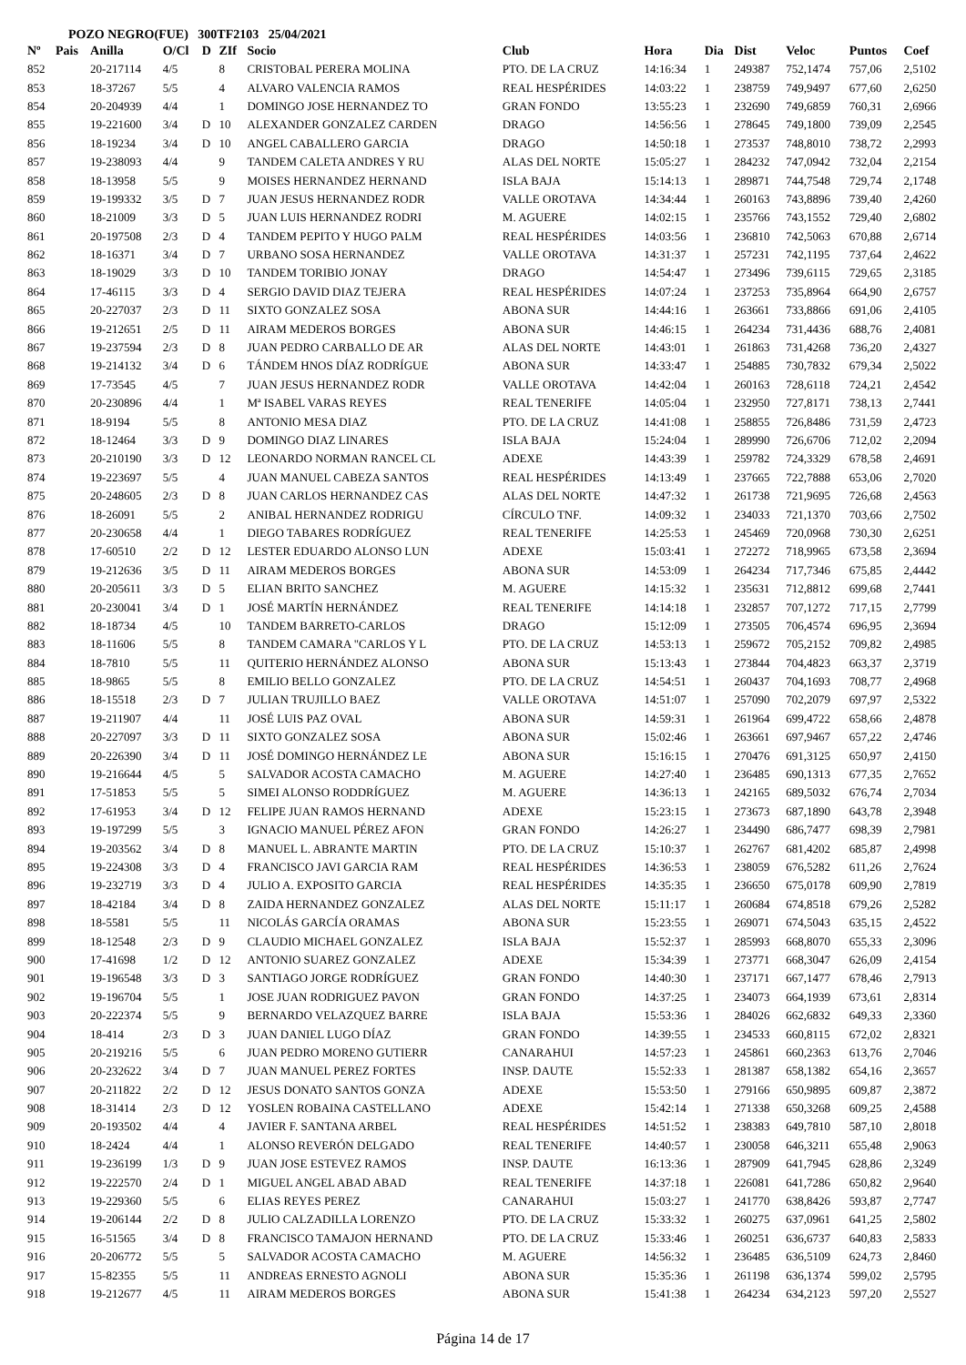POZO NEGRO(FUE) 300TF2103 25/04/2021
| Nº | Pais | Anilla | O/Cl | D | ZIf | Socio | Club | Hora | Dia | Dist | Veloc | Puntos | Coef |
| --- | --- | --- | --- | --- | --- | --- | --- | --- | --- | --- | --- | --- | --- |
| 852 | | 20-217114 | 4/5 | | 8 | CRISTOBAL PERERA MOLINA | PTO. DE LA CRUZ | 14:16:34 | 1 | 249387 | 752,1474 | 757,06 | 2,5102 |
| 853 | | 18-37267 | 5/5 | | 4 | ALVARO VALENCIA RAMOS | REAL HESPÉRIDES | 14:03:22 | 1 | 238759 | 749,9497 | 677,60 | 2,6250 |
| 854 | | 20-204939 | 4/4 | | 1 | DOMINGO JOSE HERNANDEZ TO | GRAN FONDO | 13:55:23 | 1 | 232690 | 749,6859 | 760,31 | 2,6966 |
| 855 | | 19-221600 | 3/4 | D | 10 | ALEXANDER GONZALEZ CARDEN | DRAGO | 14:56:56 | 1 | 278645 | 749,1800 | 739,09 | 2,2545 |
| 856 | | 18-19234 | 3/4 | D | 10 | ANGEL CABALLERO GARCIA | DRAGO | 14:50:18 | 1 | 273537 | 748,8010 | 738,72 | 2,2993 |
| 857 | | 19-238093 | 4/4 | | 9 | TANDEM CALETA ANDRES Y RU | ALAS DEL NORTE | 15:05:27 | 1 | 284232 | 747,0942 | 732,04 | 2,2154 |
| 858 | | 18-13958 | 5/5 | | 9 | MOISES HERNANDEZ HERNAND | ISLA BAJA | 15:14:13 | 1 | 289871 | 744,7548 | 729,74 | 2,1748 |
| 859 | | 19-199332 | 3/5 | D | 7 | JUAN JESUS HERNANDEZ RODR | VALLE OROTAVA | 14:34:44 | 1 | 260163 | 743,8896 | 739,40 | 2,4260 |
| 860 | | 18-21009 | 3/3 | D | 5 | JUAN LUIS HERNANDEZ RODRI | M. AGUERE | 14:02:15 | 1 | 235766 | 743,1552 | 729,40 | 2,6802 |
| 861 | | 20-197508 | 2/3 | D | 4 | TANDEM PEPITO Y HUGO PALM | REAL HESPÉRIDES | 14:03:56 | 1 | 236810 | 742,5063 | 670,88 | 2,6714 |
| 862 | | 18-16371 | 3/4 | D | 7 | URBANO SOSA HERNANDEZ | VALLE OROTAVA | 14:31:37 | 1 | 257231 | 742,1195 | 737,64 | 2,4622 |
| 863 | | 18-19029 | 3/3 | D | 10 | TANDEM TORIBIO JONAY | DRAGO | 14:54:47 | 1 | 273496 | 739,6115 | 729,65 | 2,3185 |
| 864 | | 17-46115 | 3/3 | D | 4 | SERGIO DAVID DIAZ TEJERA | REAL HESPÉRIDES | 14:07:24 | 1 | 237253 | 735,8964 | 664,90 | 2,6757 |
| 865 | | 20-227037 | 2/3 | D | 11 | SIXTO GONZALEZ SOSA | ABONA SUR | 14:44:16 | 1 | 263661 | 733,8866 | 691,06 | 2,4105 |
| 866 | | 19-212651 | 2/5 | D | 11 | AIRAM MEDEROS BORGES | ABONA SUR | 14:46:15 | 1 | 264234 | 731,4436 | 688,76 | 2,4081 |
| 867 | | 19-237594 | 2/3 | D | 8 | JUAN PEDRO CARBALLO DE AR | ALAS DEL NORTE | 14:43:01 | 1 | 261863 | 731,4268 | 736,20 | 2,4327 |
| 868 | | 19-214132 | 3/4 | D | 6 | TÁNDEM HNOS DÍAZ RODRÍGUE | ABONA SUR | 14:33:47 | 1 | 254885 | 730,7832 | 679,34 | 2,5022 |
| 869 | | 17-73545 | 4/5 | | 7 | JUAN JESUS HERNANDEZ RODR | VALLE OROTAVA | 14:42:04 | 1 | 260163 | 728,6118 | 724,21 | 2,4542 |
| 870 | | 20-230896 | 4/4 | | 1 | Mª ISABEL VARAS REYES | REAL TENERIFE | 14:05:04 | 1 | 232950 | 727,8171 | 738,13 | 2,7441 |
| 871 | | 18-9194 | 5/5 | | 8 | ANTONIO MESA DIAZ | PTO. DE LA CRUZ | 14:41:08 | 1 | 258855 | 726,8486 | 731,59 | 2,4723 |
| 872 | | 18-12464 | 3/3 | D | 9 | DOMINGO DIAZ LINARES | ISLA BAJA | 15:24:04 | 1 | 289990 | 726,6706 | 712,02 | 2,2094 |
| 873 | | 20-210190 | 3/3 | D | 12 | LEONARDO NORMAN RANCEL CL | ADEXE | 14:43:39 | 1 | 259782 | 724,3329 | 678,58 | 2,4691 |
| 874 | | 19-223697 | 5/5 | | 4 | JUAN MANUEL CABEZA SANTOS | REAL HESPÉRIDES | 14:13:49 | 1 | 237665 | 722,7888 | 653,06 | 2,7020 |
| 875 | | 20-248605 | 2/3 | D | 8 | JUAN CARLOS HERNANDEZ CAS | ALAS DEL NORTE | 14:47:32 | 1 | 261738 | 721,9695 | 726,68 | 2,4563 |
| 876 | | 18-26091 | 5/5 | | 2 | ANIBAL HERNANDEZ RODRIGU | CÍRCULO TNF. | 14:09:32 | 1 | 234033 | 721,1370 | 703,66 | 2,7502 |
| 877 | | 20-230658 | 4/4 | | 1 | DIEGO TABARES RODRÍGUEZ | REAL TENERIFE | 14:25:53 | 1 | 245469 | 720,0968 | 730,30 | 2,6251 |
| 878 | | 17-60510 | 2/2 | D | 12 | LESTER EDUARDO ALONSO LUN | ADEXE | 15:03:41 | 1 | 272272 | 718,9965 | 673,58 | 2,3694 |
| 879 | | 19-212636 | 3/5 | D | 11 | AIRAM MEDEROS BORGES | ABONA SUR | 14:53:09 | 1 | 264234 | 717,7346 | 675,85 | 2,4442 |
| 880 | | 20-205611 | 3/3 | D | 5 | ELIAN BRITO SANCHEZ | M. AGUERE | 14:15:32 | 1 | 235631 | 712,8812 | 699,68 | 2,7441 |
| 881 | | 20-230041 | 3/4 | D | 1 | JOSÉ MARTÍN HERNÁNDEZ | REAL TENERIFE | 14:14:18 | 1 | 232857 | 707,1272 | 717,15 | 2,7799 |
| 882 | | 18-18734 | 4/5 | | 10 | TANDEM BARRETO-CARLOS | DRAGO | 15:12:09 | 1 | 273505 | 706,4574 | 696,95 | 2,3694 |
| 883 | | 18-11606 | 5/5 | | 8 | TANDEM CAMARA "CARLOS Y L | PTO. DE LA CRUZ | 14:53:13 | 1 | 259672 | 705,2152 | 709,82 | 2,4985 |
| 884 | | 18-7810 | 5/5 | | 11 | QUITERIO HERNÁNDEZ ALONSO | ABONA SUR | 15:13:43 | 1 | 273844 | 704,4823 | 663,37 | 2,3719 |
| 885 | | 18-9865 | 5/5 | | 8 | EMILIO BELLO GONZALEZ | PTO. DE LA CRUZ | 14:54:51 | 1 | 260437 | 704,1693 | 708,77 | 2,4968 |
| 886 | | 18-15518 | 2/3 | D | 7 | JULIAN TRUJILLO BAEZ | VALLE OROTAVA | 14:51:07 | 1 | 257090 | 702,2079 | 697,97 | 2,5322 |
| 887 | | 19-211907 | 4/4 | | 11 | JOSÉ LUIS PAZ OVAL | ABONA SUR | 14:59:31 | 1 | 261964 | 699,4722 | 658,66 | 2,4878 |
| 888 | | 20-227097 | 3/3 | D | 11 | SIXTO GONZALEZ SOSA | ABONA SUR | 15:02:46 | 1 | 263661 | 697,9467 | 657,22 | 2,4746 |
| 889 | | 20-226390 | 3/4 | D | 11 | JOSÉ DOMINGO HERNÁNDEZ LE | ABONA SUR | 15:16:15 | 1 | 270476 | 691,3125 | 650,97 | 2,4150 |
| 890 | | 19-216644 | 4/5 | | 5 | SALVADOR ACOSTA CAMACHO | M. AGUERE | 14:27:40 | 1 | 236485 | 690,1313 | 677,35 | 2,7652 |
| 891 | | 17-51853 | 5/5 | | 5 | SIMEI ALONSO RODDRÍGUEZ | M. AGUERE | 14:36:13 | 1 | 242165 | 689,5032 | 676,74 | 2,7034 |
| 892 | | 17-61953 | 3/4 | D | 12 | FELIPE JUAN RAMOS HERNAND | ADEXE | 15:23:15 | 1 | 273673 | 687,1890 | 643,78 | 2,3948 |
| 893 | | 19-197299 | 5/5 | | 3 | IGNACIO MANUEL PÉREZ AFON | GRAN FONDO | 14:26:27 | 1 | 234490 | 686,7477 | 698,39 | 2,7981 |
| 894 | | 19-203562 | 3/4 | D | 8 | MANUEL L. ABRANTE MARTIN | PTO. DE LA CRUZ | 15:10:37 | 1 | 262767 | 681,4202 | 685,87 | 2,4998 |
| 895 | | 19-224308 | 3/3 | D | 4 | FRANCISCO JAVI GARCIA RAM | REAL HESPÉRIDES | 14:36:53 | 1 | 238059 | 676,5282 | 611,26 | 2,7624 |
| 896 | | 19-232719 | 3/3 | D | 4 | JULIO A. EXPOSITO GARCIA | REAL HESPÉRIDES | 14:35:35 | 1 | 236650 | 675,0178 | 609,90 | 2,7819 |
| 897 | | 18-42184 | 3/4 | D | 8 | ZAIDA HERNANDEZ GONZALEZ | ALAS DEL NORTE | 15:11:17 | 1 | 260684 | 674,8518 | 679,26 | 2,5282 |
| 898 | | 18-5581 | 5/5 | | 11 | NICOLÁS GARCÍA ORAMAS | ABONA SUR | 15:23:55 | 1 | 269071 | 674,5043 | 635,15 | 2,4522 |
| 899 | | 18-12548 | 2/3 | D | 9 | CLAUDIO MICHAEL GONZALEZ | ISLA BAJA | 15:52:37 | 1 | 285993 | 668,8070 | 655,33 | 2,3096 |
| 900 | | 17-41698 | 1/2 | D | 12 | ANTONIO SUAREZ GONZALEZ | ADEXE | 15:34:39 | 1 | 273771 | 668,3047 | 626,09 | 2,4154 |
| 901 | | 19-196548 | 3/3 | D | 3 | SANTIAGO JORGE RODRÍGUEZ | GRAN FONDO | 14:40:30 | 1 | 237171 | 667,1477 | 678,46 | 2,7913 |
| 902 | | 19-196704 | 5/5 | | 1 | JOSE JUAN RODRIGUEZ PAVON | GRAN FONDO | 14:37:25 | 1 | 234073 | 664,1939 | 673,61 | 2,8314 |
| 903 | | 20-222374 | 5/5 | | 9 | BERNARDO VELAZQUEZ BARRE | ISLA BAJA | 15:53:36 | 1 | 284026 | 662,6832 | 649,33 | 2,3360 |
| 904 | | 18-414 | 2/3 | D | 3 | JUAN DANIEL LUGO DÍAZ | GRAN FONDO | 14:39:55 | 1 | 234533 | 660,8115 | 672,02 | 2,8321 |
| 905 | | 20-219216 | 5/5 | | 6 | JUAN PEDRO MORENO GUTIERR | CANARAHUI | 14:57:23 | 1 | 245861 | 660,2363 | 613,76 | 2,7046 |
| 906 | | 20-232622 | 3/4 | D | 7 | JUAN MANUEL PEREZ FORTES | INSP. DAUTE | 15:52:33 | 1 | 281387 | 658,1382 | 654,16 | 2,3657 |
| 907 | | 20-211822 | 2/2 | D | 12 | JESUS DONATO SANTOS GONZA | ADEXE | 15:53:50 | 1 | 279166 | 650,9895 | 609,87 | 2,3872 |
| 908 | | 18-31414 | 2/3 | D | 12 | YOSLEN ROBAINA CASTELLANO | ADEXE | 15:42:14 | 1 | 271338 | 650,3268 | 609,25 | 2,4588 |
| 909 | | 20-193502 | 4/4 | | 4 | JAVIER F. SANTANA ARBEL | REAL HESPÉRIDES | 14:51:52 | 1 | 238383 | 649,7810 | 587,10 | 2,8018 |
| 910 | | 18-2424 | 4/4 | | 1 | ALONSO REVERÓN DELGADO | REAL TENERIFE | 14:40:57 | 1 | 230058 | 646,3211 | 655,48 | 2,9063 |
| 911 | | 19-236199 | 1/3 | D | 9 | JUAN JOSE ESTEVEZ RAMOS | INSP. DAUTE | 16:13:36 | 1 | 287909 | 641,7945 | 628,86 | 2,3249 |
| 912 | | 19-222570 | 2/4 | D | 1 | MIGUEL ANGEL ABAD ABAD | REAL TENERIFE | 14:37:18 | 1 | 226081 | 641,7286 | 650,82 | 2,9640 |
| 913 | | 19-229360 | 5/5 | | 6 | ELIAS REYES PEREZ | CANARAHUI | 15:03:27 | 1 | 241770 | 638,8426 | 593,87 | 2,7747 |
| 914 | | 19-206144 | 2/2 | D | 8 | JULIO CALZADILLA LORENZO | PTO. DE LA CRUZ | 15:33:32 | 1 | 260275 | 637,0961 | 641,25 | 2,5802 |
| 915 | | 16-51565 | 3/4 | D | 8 | FRANCISCO TAMAJON HERNAND | PTO. DE LA CRUZ | 15:33:46 | 1 | 260251 | 636,6737 | 640,83 | 2,5833 |
| 916 | | 20-206772 | 5/5 | | 5 | SALVADOR ACOSTA CAMACHO | M. AGUERE | 14:56:32 | 1 | 236485 | 636,5109 | 624,73 | 2,8460 |
| 917 | | 15-82355 | 5/5 | | 11 | ANDREAS ERNESTO AGNOLI | ABONA SUR | 15:35:36 | 1 | 261198 | 636,1374 | 599,02 | 2,5795 |
| 918 | | 19-212677 | 4/5 | | 11 | AIRAM MEDEROS BORGES | ABONA SUR | 15:41:38 | 1 | 264234 | 634,2123 | 597,20 | 2,5527 |
Página 14 de 17